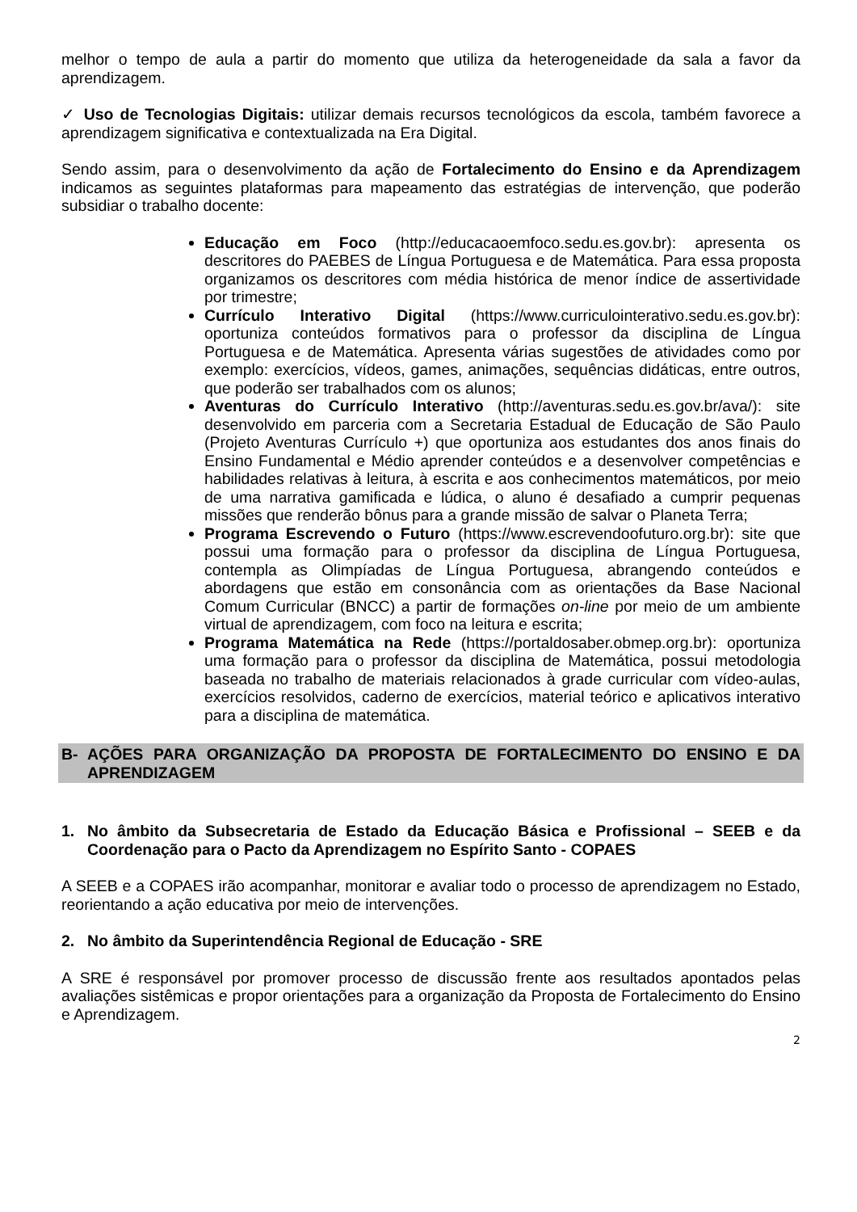melhor o tempo de aula a partir do momento que utiliza da heterogeneidade da sala a favor da aprendizagem.
✓ Uso de Tecnologias Digitais: utilizar demais recursos tecnológicos da escola, também favorece a aprendizagem significativa e contextualizada na Era Digital.
Sendo assim, para o desenvolvimento da ação de Fortalecimento do Ensino e da Aprendizagem indicamos as seguintes plataformas para mapeamento das estratégias de intervenção, que poderão subsidiar o trabalho docente:
Educação em Foco (http://educacaoemfoco.sedu.es.gov.br): apresenta os descritores do PAEBES de Língua Portuguesa e de Matemática. Para essa proposta organizamos os descritores com média histórica de menor índice de assertividade por trimestre;
Currículo Interativo Digital (https://www.curriculointerativo.sedu.es.gov.br): oportuniza conteúdos formativos para o professor da disciplina de Língua Portuguesa e de Matemática. Apresenta várias sugestões de atividades como por exemplo: exercícios, vídeos, games, animações, sequências didáticas, entre outros, que poderão ser trabalhados com os alunos;
Aventuras do Currículo Interativo (http://aventuras.sedu.es.gov.br/ava/): site desenvolvido em parceria com a Secretaria Estadual de Educação de São Paulo (Projeto Aventuras Currículo +) que oportuniza aos estudantes dos anos finais do Ensino Fundamental e Médio aprender conteúdos e a desenvolver competências e habilidades relativas à leitura, à escrita e aos conhecimentos matemáticos, por meio de uma narrativa gamificada e lúdica, o aluno é desafiado a cumprir pequenas missões que renderão bônus para a grande missão de salvar o Planeta Terra;
Programa Escrevendo o Futuro (https://www.escrevendoofuturo.org.br): site que possui uma formação para o professor da disciplina de Língua Portuguesa, contempla as Olimpíadas de Língua Portuguesa, abrangendo conteúdos e abordagens que estão em consonância com as orientações da Base Nacional Comum Curricular (BNCC) a partir de formações on-line por meio de um ambiente virtual de aprendizagem, com foco na leitura e escrita;
Programa Matemática na Rede (https://portaldosaber.obmep.org.br): oportuniza uma formação para o professor da disciplina de Matemática, possui metodologia baseada no trabalho de materiais relacionados à grade curricular com vídeo-aulas, exercícios resolvidos, caderno de exercícios, material teórico e aplicativos interativo para a disciplina de matemática.
B- AÇÕES PARA ORGANIZAÇÃO DA PROPOSTA DE FORTALECIMENTO DO ENSINO E DA APRENDIZAGEM
1. No âmbito da Subsecretaria de Estado da Educação Básica e Profissional – SEEB e da Coordenação para o Pacto da Aprendizagem no Espírito Santo - COPAES
A SEEB e a COPAES irão acompanhar, monitorar e avaliar todo o processo de aprendizagem no Estado, reorientando a ação educativa por meio de intervenções.
2. No âmbito da Superintendência Regional de Educação - SRE
A SRE é responsável por promover processo de discussão frente aos resultados apontados pelas avaliações sistêmicas e propor orientações para a organização da Proposta de Fortalecimento do Ensino e Aprendizagem.
2